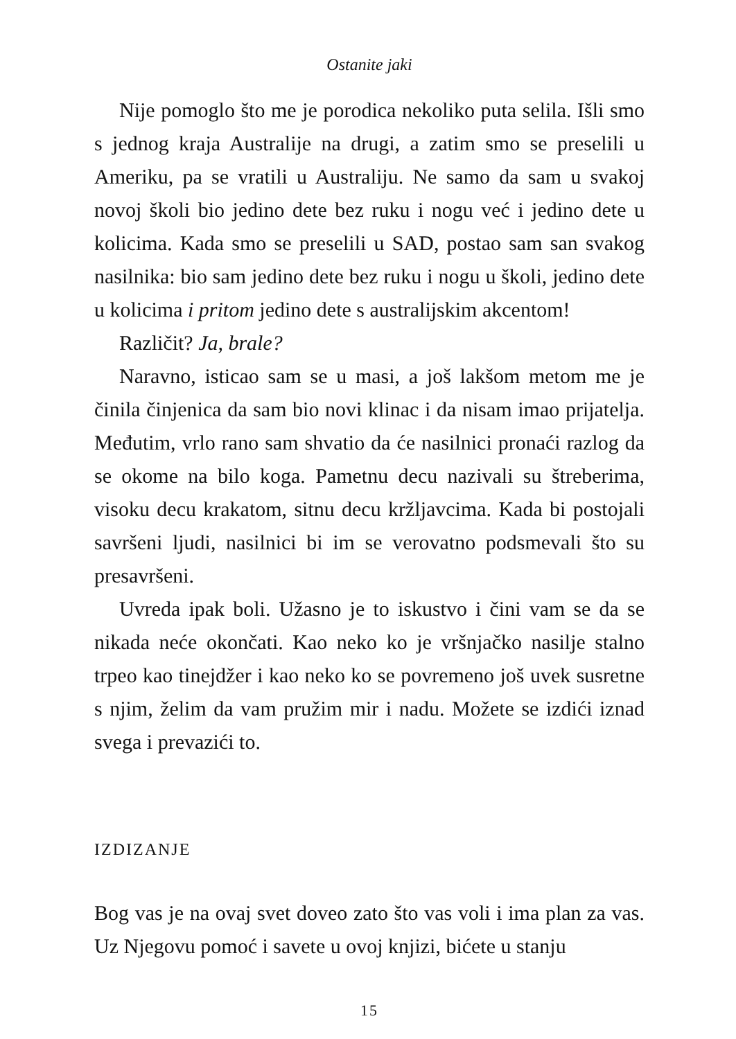Ostanite jaki
Nije pomoglo što me je porodica nekoliko puta selila. Išli smo s jednog kraja Australije na drugi, a zatim smo se preselili u Ameriku, pa se vratili u Australiju. Ne samo da sam u svakoj novoj školi bio jedino dete bez ruku i nogu već i jedino dete u kolicima. Kada smo se preselili u SAD, postao sam san svakog nasilnika: bio sam jedino dete bez ruku i nogu u školi, jedino dete u kolicima i pritom jedino dete s australijskim akcentom!
Različit? Ja, brale?
Naravno, isticao sam se u masi, a još lakšom metom me je činila činjenica da sam bio novi klinac i da nisam imao prijatelja. Međutim, vrlo rano sam shvatio da će nasilnici pronaći razlog da se okome na bilo koga. Pametnu decu nazivali su štreberima, visoku decu krakatom, sitnu decu kržljavcima. Kada bi postojali savršeni ljudi, nasilnici bi im se verovatno podsmevali što su presavršeni.
Uvreda ipak boli. Užasno je to iskustvo i čini vam se da se nikada neće okončati. Kao neko ko je vršnjačko nasilje stalno trpeo kao tinejdžer i kao neko ko se povremeno još uvek susretne s njim, želim da vam pružim mir i nadu. Možete se izdići iznad svega i prevazići to.
IZDIZANJE
Bog vas je na ovaj svet doveo zato što vas voli i ima plan za vas. Uz Njegovu pomoć i savete u ovoj knjizi, bićete u stanju
15